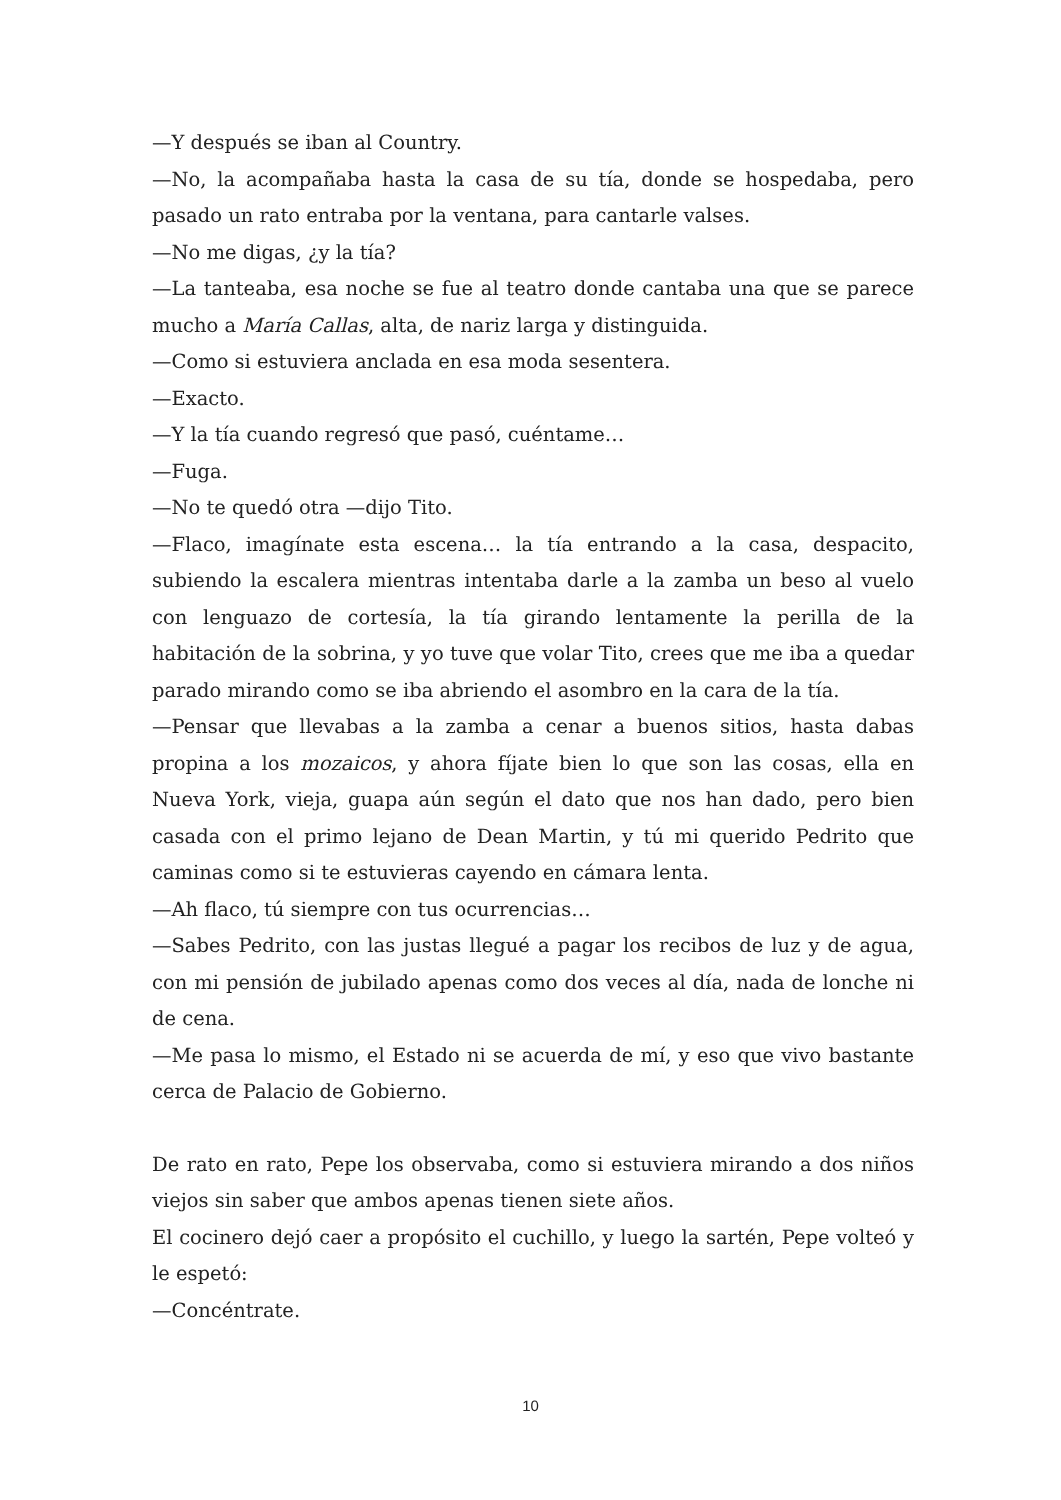—Y después se iban al Country.
—No, la acompañaba hasta la casa de su tía, donde se hospedaba, pero pasado un rato entraba por la ventana, para cantarle valses.
—No me digas, ¿y la tía?
—La tanteaba, esa noche se fue al teatro donde cantaba una que se parece mucho a María Callas, alta, de nariz larga y distinguida.
—Como si estuviera anclada en esa moda sesentera.
—Exacto.
—Y la tía cuando regresó que pasó, cuéntame…
—Fuga.
—No te quedó otra —dijo Tito.
—Flaco, imagínate esta escena… la tía entrando a la casa, despacito, subiendo la escalera mientras intentaba darle a la zamba un beso al vuelo con lenguazo de cortesía, la tía girando lentamente la perilla de la habitación de la sobrina, y yo tuve que volar Tito, crees que me iba a quedar parado mirando como se iba abriendo el asombro en la cara de la tía.
—Pensar que llevabas a la zamba a cenar a buenos sitios, hasta dabas propina a los mozaicos, y ahora fíjate bien lo que son las cosas, ella en Nueva York, vieja, guapa aún según el dato que nos han dado, pero bien casada con el primo lejano de Dean Martin, y tú mi querido Pedrito que caminas como si te estuvieras cayendo en cámara lenta.
—Ah flaco, tú siempre con tus ocurrencias…
—Sabes Pedrito, con las justas llegué a pagar los recibos de luz y de agua, con mi pensión de jubilado apenas como dos veces al día, nada de lonche ni de cena.
—Me pasa lo mismo, el Estado ni se acuerda de mí, y eso que vivo bastante cerca de Palacio de Gobierno.
De rato en rato, Pepe los observaba, como si estuviera mirando a dos niños viejos sin saber que ambos apenas tienen siete años.
El cocinero dejó caer a propósito el cuchillo, y luego la sartén, Pepe volteó y le espetó:
—Concéntrate.
10